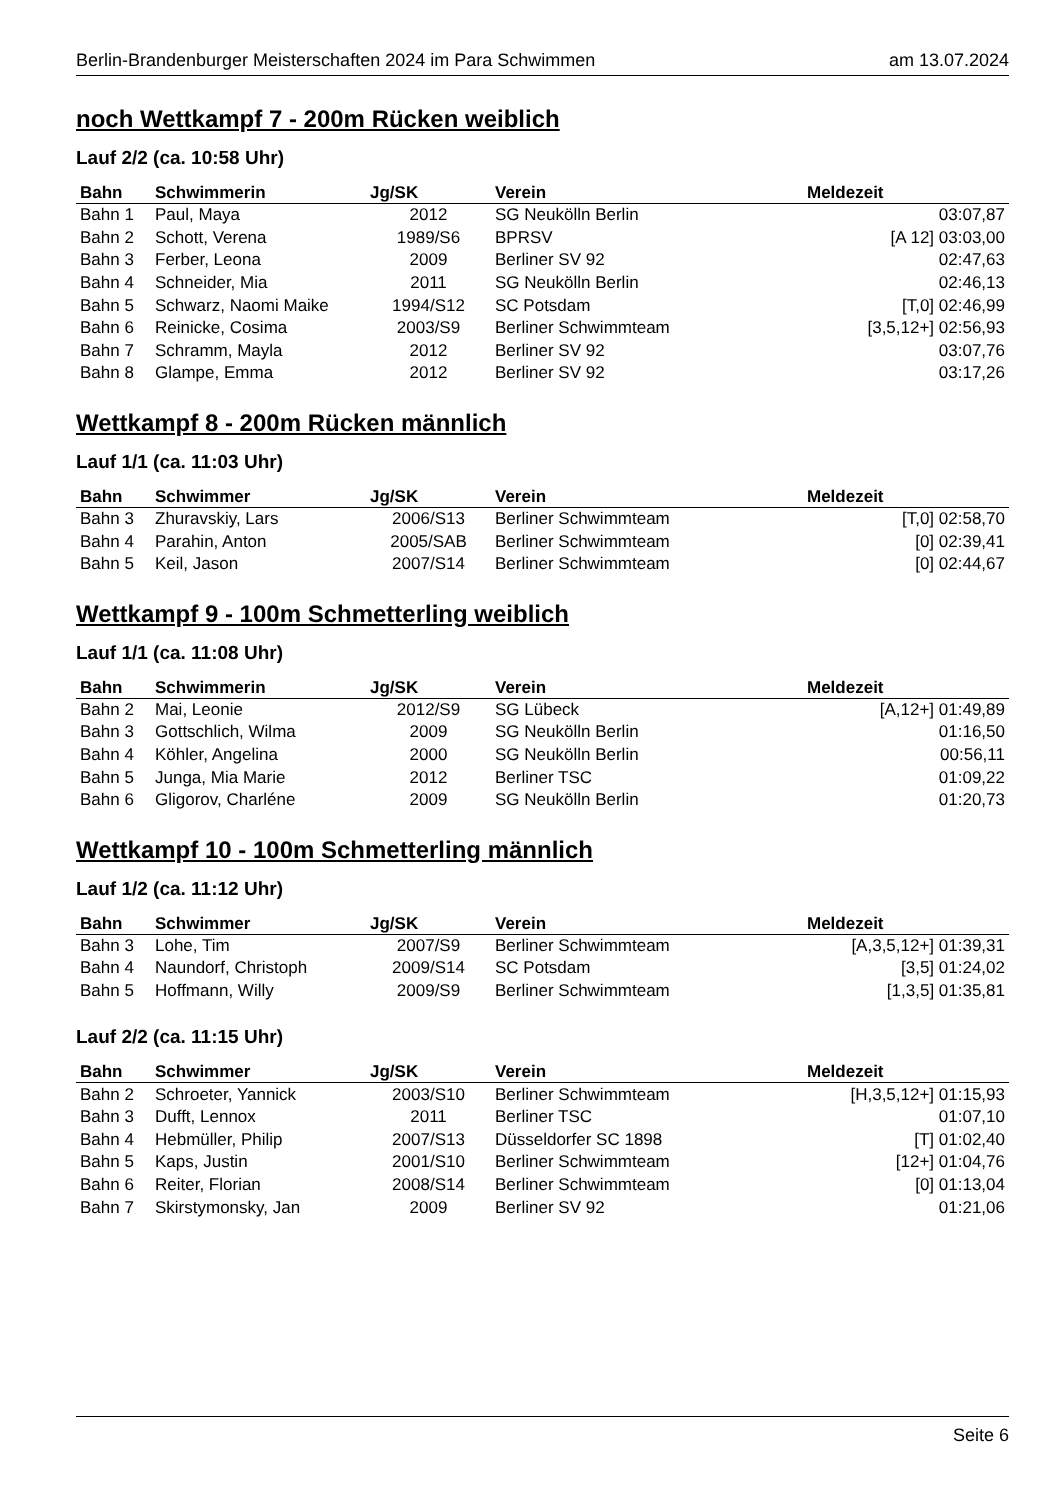Berlin-Brandenburger Meisterschaften 2024 im Para Schwimmen am 13.07.2024
noch Wettkampf 7 - 200m Rücken weiblich
Lauf 2/2 (ca. 10:58 Uhr)
| Bahn | Schwimmerin | Jg/SK | Verein | Meldezeit |
| --- | --- | --- | --- | --- |
| Bahn 1 | Paul, Maya | 2012 | SG Neukölln Berlin | 03:07,87 |
| Bahn 2 | Schott, Verena | 1989/S6 | BPRSV | [A 12] 03:03,00 |
| Bahn 3 | Ferber, Leona | 2009 | Berliner SV 92 | 02:47,63 |
| Bahn 4 | Schneider, Mia | 2011 | SG Neukölln Berlin | 02:46,13 |
| Bahn 5 | Schwarz, Naomi Maike | 1994/S12 | SC Potsdam | [T,0] 02:46,99 |
| Bahn 6 | Reinicke, Cosima | 2003/S9 | Berliner Schwimmteam | [3,5,12+] 02:56,93 |
| Bahn 7 | Schramm, Mayla | 2012 | Berliner SV 92 | 03:07,76 |
| Bahn 8 | Glampe, Emma | 2012 | Berliner SV 92 | 03:17,26 |
Wettkampf 8 - 200m Rücken männlich
Lauf 1/1 (ca. 11:03 Uhr)
| Bahn | Schwimmer | Jg/SK | Verein | Meldezeit |
| --- | --- | --- | --- | --- |
| Bahn 3 | Zhuravskiy, Lars | 2006/S13 | Berliner Schwimmteam | [T,0] 02:58,70 |
| Bahn 4 | Parahin, Anton | 2005/SAB | Berliner Schwimmteam | [0] 02:39,41 |
| Bahn 5 | Keil, Jason | 2007/S14 | Berliner Schwimmteam | [0] 02:44,67 |
Wettkampf 9 - 100m Schmetterling weiblich
Lauf 1/1 (ca. 11:08 Uhr)
| Bahn | Schwimmerin | Jg/SK | Verein | Meldezeit |
| --- | --- | --- | --- | --- |
| Bahn 2 | Mai, Leonie | 2012/S9 | SG Lübeck | [A,12+] 01:49,89 |
| Bahn 3 | Gottschlich, Wilma | 2009 | SG Neukölln Berlin | 01:16,50 |
| Bahn 4 | Köhler, Angelina | 2000 | SG Neukölln Berlin | 00:56,11 |
| Bahn 5 | Junga, Mia Marie | 2012 | Berliner TSC | 01:09,22 |
| Bahn 6 | Gligorov, Charléne | 2009 | SG Neukölln Berlin | 01:20,73 |
Wettkampf 10 - 100m Schmetterling männlich
Lauf 1/2 (ca. 11:12 Uhr)
| Bahn | Schwimmer | Jg/SK | Verein | Meldezeit |
| --- | --- | --- | --- | --- |
| Bahn 3 | Lohe, Tim | 2007/S9 | Berliner Schwimmteam | [A,3,5,12+] 01:39,31 |
| Bahn 4 | Naundorf, Christoph | 2009/S14 | SC Potsdam | [3,5] 01:24,02 |
| Bahn 5 | Hoffmann, Willy | 2009/S9 | Berliner Schwimmteam | [1,3,5] 01:35,81 |
Lauf 2/2 (ca. 11:15 Uhr)
| Bahn | Schwimmer | Jg/SK | Verein | Meldezeit |
| --- | --- | --- | --- | --- |
| Bahn 2 | Schroeter, Yannick | 2003/S10 | Berliner Schwimmteam | [H,3,5,12+] 01:15,93 |
| Bahn 3 | Dufft, Lennox | 2011 | Berliner TSC | 01:07,10 |
| Bahn 4 | Hebmüller, Philip | 2007/S13 | Düsseldorfer SC 1898 | [T] 01:02,40 |
| Bahn 5 | Kaps, Justin | 2001/S10 | Berliner Schwimmteam | [12+] 01:04,76 |
| Bahn 6 | Reiter, Florian | 2008/S14 | Berliner Schwimmteam | [0] 01:13,04 |
| Bahn 7 | Skirstymonsky, Jan | 2009 | Berliner SV 92 | 01:21,06 |
Seite 6